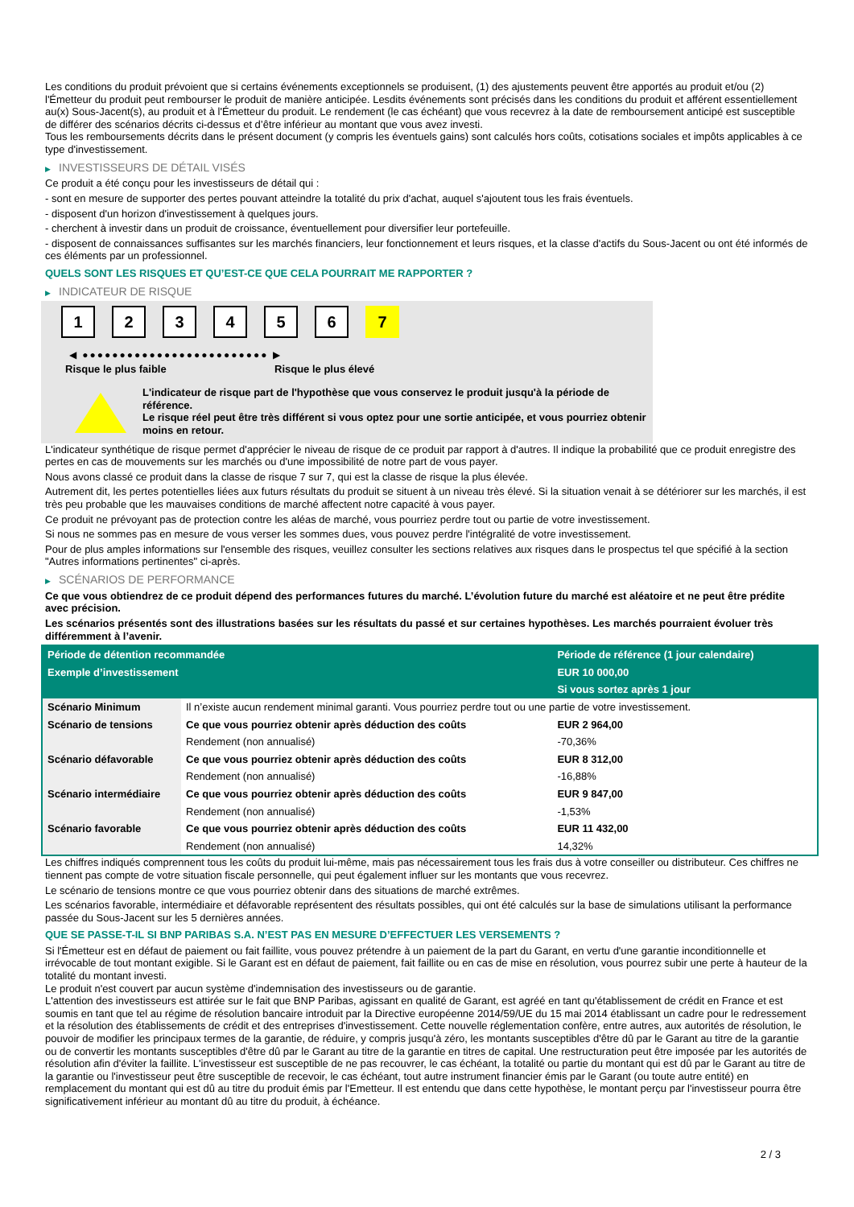Les conditions du produit prévoient que si certains événements exceptionnels se produisent, (1) des ajustements peuvent être apportés au produit et/ou (2) l'Émetteur du produit peut rembourser le produit de manière anticipée. Lesdits événements sont précisés dans les conditions du produit et afférent essentiellement au(x) Sous-Jacent(s), au produit et à l'Émetteur du produit. Le rendement (le cas échéant) que vous recevrez à la date de remboursement anticipé est susceptible de différer des scénarios décrits ci-dessus et d’être inférieur au montant que vous avez investi.
Tous les remboursements décrits dans le présent document (y compris les éventuels gains) sont calculés hors coûts, cotisations sociales et impôts applicables à ce type d'investissement.
▶ INVESTISSEURS DE DÉTAIL VISÉS
Ce produit a été conçu pour les investisseurs de détail qui :
- sont en mesure de supporter des pertes pouvant atteindre la totalité du prix d'achat, auquel s'ajoutent tous les frais éventuels.
- disposent d'un horizon d'investissement à quelques jours.
- cherchent à investir dans un produit de croissance, éventuellement pour diversifier leur portefeuille.
- disposent de connaissances suffisantes sur les marchés financiers, leur fonctionnement et leurs risques, et la classe d'actifs du Sous-Jacent ou ont été informés de ces éléments par un professionnel.
QUELS SONT LES RISQUES ET QU’EST-CE QUE CELA POURRAIT ME RAPPORTER ?
▶ INDICATEUR DE RISQUE
1 2 3 4 5 6 7
◀ ●●●●●●●●●●●●●●●●●●●●●●●●● ▶
Risque le plus faible Risque le plus élevé
L'indicateur de risque part de l'hypothèse que vous conservez le produit jusqu'à la période de référence.
Le risque réel peut être très différent si vous optez pour une sortie anticipée, et vous pourriez obtenir moins en retour.
L'indicateur synthétique de risque permet d'apprécier le niveau de risque de ce produit par rapport à d'autres. Il indique la probabilité que ce produit enregistre des pertes en cas de mouvements sur les marchés ou d'une impossibilité de notre part de vous payer.
Nous avons classé ce produit dans la classe de risque 7 sur 7, qui est la classe de risque la plus élevée.
Autrement dit, les pertes potentielles liées aux futurs résultats du produit se situent à un niveau très élevé. Si la situation venait à se détériorer sur les marchés, il est très peu probable que les mauvaises conditions de marché affectent notre capacité à vous payer.
Ce produit ne prévoyant pas de protection contre les aléas de marché, vous pourriez perdre tout ou partie de votre investissement.
Si nous ne sommes pas en mesure de vous verser les sommes dues, vous pouvez perdre l'intégralité de votre investissement.
Pour de plus amples informations sur l'ensemble des risques, veuillez consulter les sections relatives aux risques dans le prospectus tel que spécifié à la section "Autres informations pertinentes" ci-après.
▶ SCÉNARIOS DE PERFORMANCE
Ce que vous obtiendrez de ce produit dépend des performances futures du marché. L’évolution future du marché est aléatoire et ne peut être prédite avec précision.
Les scénarios présentés sont des illustrations basées sur les résultats du passé et sur certaines hypothèses. Les marchés pourraient évoluer très différemment à l’avenir.
| Période de détention recommandée | | Période de référence (1 jour calendaire) |
| --- | --- | --- |
| Exemple d’investissement | | EUR 10 000,00 |
| | | Si vous sortez après 1 jour |
| Scénario Minimum | Il n’existe aucun rendement minimal garanti. Vous pourriez perdre tout ou une partie de votre investissement. | |
| Scénario de tensions | Ce que vous pourriez obtenir après déduction des coûts | EUR 2 964,00 |
| | Rendement (non annualisé) | -70,36% |
| Scénario défavorable | Ce que vous pourriez obtenir après déduction des coûts | EUR 8 312,00 |
| | Rendement (non annualisé) | -16,88% |
| Scénario intermédiaire | Ce que vous pourriez obtenir après déduction des coûts | EUR 9 847,00 |
| | Rendement (non annualisé) | -1,53% |
| Scénario favorable | Ce que vous pourriez obtenir après déduction des coûts | EUR 11 432,00 |
| | Rendement (non annualisé) | 14,32% |
Les chiffres indiqués comprennent tous les coûts du produit lui-même, mais pas nécessairement tous les frais dus à votre conseiller ou distributeur. Ces chiffres ne tiennent pas compte de votre situation fiscale personnelle, qui peut également influer sur les montants que vous recevrez.
Le scénario de tensions montre ce que vous pourriez obtenir dans des situations de marché extrêmes.
Les scénarios favorable, intermédiaire et défavorable représentent des résultats possibles, qui ont été calculés sur la base de simulations utilisant la performance passée du Sous-Jacent sur les 5 dernières années.
QUE SE PASSE-T-IL SI BNP PARIBAS S.A. N’EST PAS EN MESURE D’EFFECTUER LES VERSEMENTS ?
Si l'Émetteur est en défaut de paiement ou fait faillite, vous pouvez prétendre à un paiement de la part du Garant, en vertu d'une garantie inconditionnelle et irrévocable de tout montant exigible. Si le Garant est en défaut de paiement, fait faillite ou en cas de mise en résolution, vous pourrez subir une perte à hauteur de la totalité du montant investi.
Le produit n'est couvert par aucun système d'indemnisation des investisseurs ou de garantie.
L'attention des investisseurs est attirée sur le fait que BNP Paribas, agissant en qualité de Garant, est agréé en tant qu'établissement de crédit en France et est soumis en tant que tel au régime de résolution bancaire introduit par la Directive européenne 2014/59/UE du 15 mai 2014 établissant un cadre pour le redressement et la résolution des établissements de crédit et des entreprises d'investissement. Cette nouvelle réglementation confère, entre autres, aux autorités de résolution, le pouvoir de modifier les principaux termes de la garantie, de réduire, y compris jusqu'à zéro, les montants susceptibles d'être dû par le Garant au titre de la garantie ou de convertir les montants susceptibles d'être dû par le Garant au titre de la garantie en titres de capital. Une restructuration peut être imposée par les autorités de résolution afin d'éviter la faillite. L'investisseur est susceptible de ne pas recouvrer, le cas échéant, la totalité ou partie du montant qui est dû par le Garant au titre de la garantie ou l'investisseur peut être susceptible de recevoir, le cas échéant, tout autre instrument financier émis par le Garant (ou toute autre entité) en remplacement du montant qui est dû au titre du produit émis par l'Emetteur. Il est entendu que dans cette hypothèse, le montant perçu par l'investisseur pourra être significativement inférieur au montant dû au titre du produit, à échéance.
2 / 3